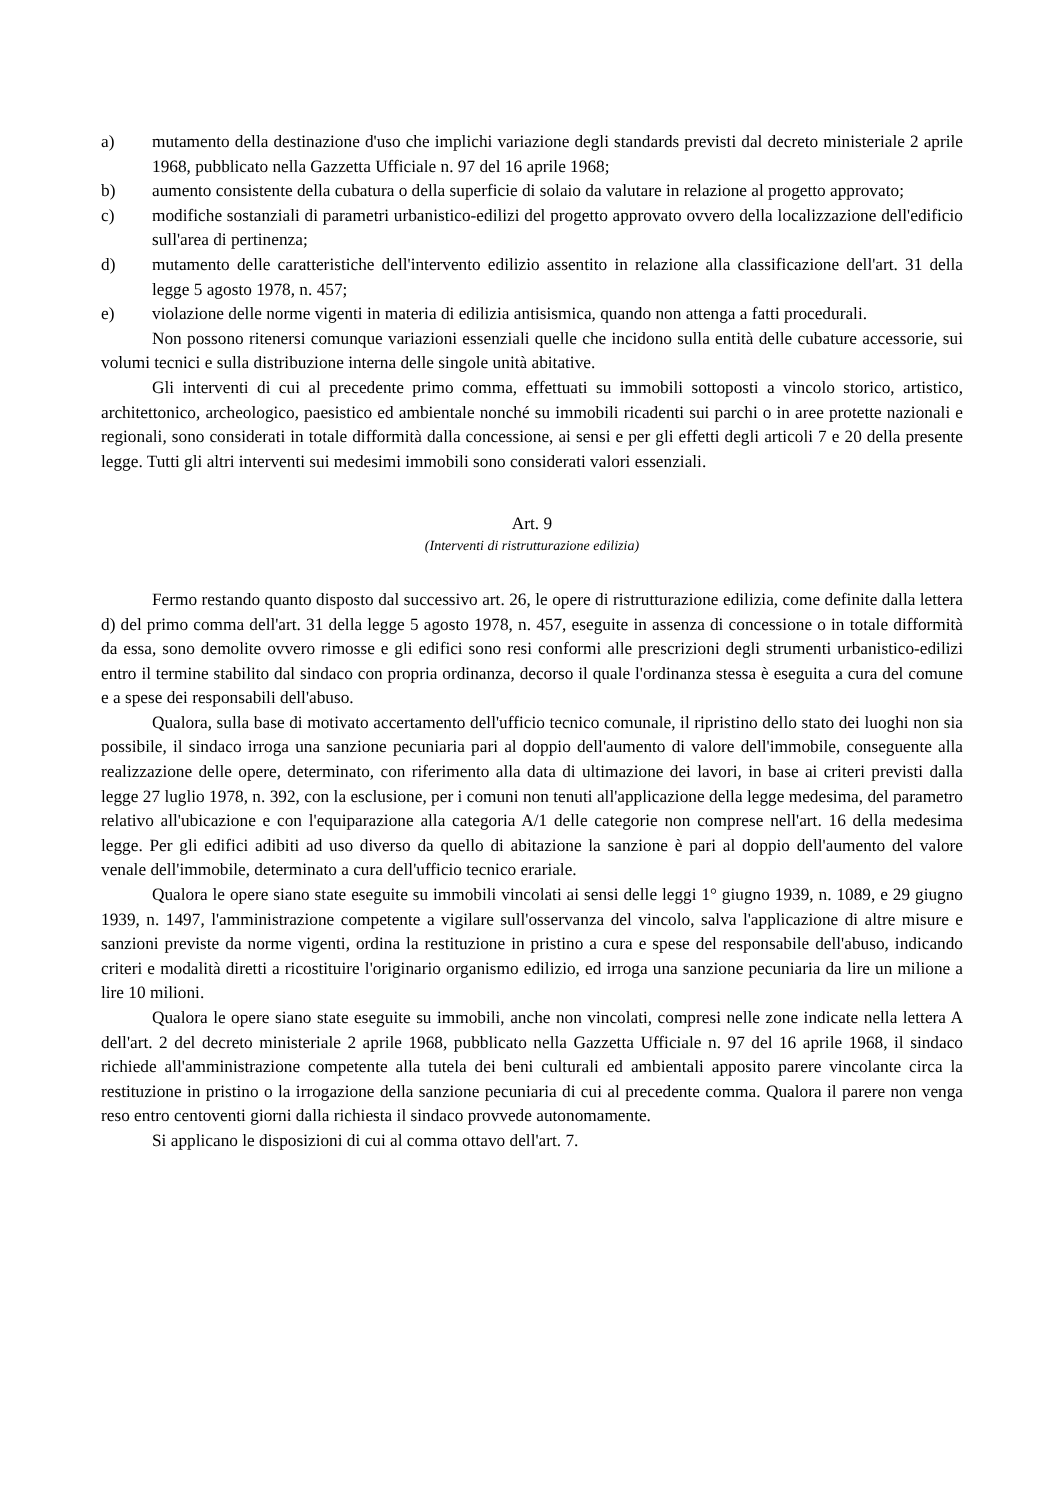a) mutamento della destinazione d'uso che implichi variazione degli standards previsti dal decreto ministeriale 2 aprile 1968, pubblicato nella Gazzetta Ufficiale n. 97 del 16 aprile 1968;
b) aumento consistente della cubatura o della superficie di solaio da valutare in relazione al progetto approvato;
c) modifiche sostanziali di parametri urbanistico-edilizi del progetto approvato ovvero della localizzazione dell'edificio sull'area di pertinenza;
d) mutamento delle caratteristiche dell'intervento edilizio assentito in relazione alla classificazione dell'art. 31 della legge 5 agosto 1978, n. 457;
e) violazione delle norme vigenti in materia di edilizia antisismica, quando non attenga a fatti procedurali.
Non possono ritenersi comunque variazioni essenziali quelle che incidono sulla entità delle cubature accessorie, sui volumi tecnici e sulla distribuzione interna delle singole unità abitative.
Gli interventi di cui al precedente primo comma, effettuati su immobili sottoposti a vincolo storico, artistico, architettonico, archeologico, paesistico ed ambientale nonché su immobili ricadenti sui parchi o in aree protette nazionali e regionali, sono considerati in totale difformità dalla concessione, ai sensi e per gli effetti degli articoli 7 e 20 della presente legge. Tutti gli altri interventi sui medesimi immobili sono considerati valori essenziali.
Art. 9
(Interventi di ristrutturazione edilizia)
Fermo restando quanto disposto dal successivo art. 26, le opere di ristrutturazione edilizia, come definite dalla lettera d) del primo comma dell'art. 31 della legge 5 agosto 1978, n. 457, eseguite in assenza di concessione o in totale difformità da essa, sono demolite ovvero rimosse e gli edifici sono resi conformi alle prescrizioni degli strumenti urbanistico-edilizi entro il termine stabilito dal sindaco con propria ordinanza, decorso il quale l'ordinanza stessa è eseguita a cura del comune e a spese dei responsabili dell'abuso.
Qualora, sulla base di motivato accertamento dell'ufficio tecnico comunale, il ripristino dello stato dei luoghi non sia possibile, il sindaco irroga una sanzione pecuniaria pari al doppio dell'aumento di valore dell'immobile, conseguente alla realizzazione delle opere, determinato, con riferimento alla data di ultimazione dei lavori, in base ai criteri previsti dalla legge 27 luglio 1978, n. 392, con la esclusione, per i comuni non tenuti all'applicazione della legge medesima, del parametro relativo all'ubicazione e con l'equiparazione alla categoria A/1 delle categorie non comprese nell'art. 16 della medesima legge. Per gli edifici adibiti ad uso diverso da quello di abitazione la sanzione è pari al doppio dell'aumento del valore venale dell'immobile, determinato a cura dell'ufficio tecnico erariale.
Qualora le opere siano state eseguite su immobili vincolati ai sensi delle leggi 1° giugno 1939, n. 1089, e 29 giugno 1939, n. 1497, l'amministrazione competente a vigilare sull'osservanza del vincolo, salva l'applicazione di altre misure e sanzioni previste da norme vigenti, ordina la restituzione in pristino a cura e spese del responsabile dell'abuso, indicando criteri e modalità diretti a ricostituire l'originario organismo edilizio, ed irroga una sanzione pecuniaria da lire un milione a lire 10 milioni.
Qualora le opere siano state eseguite su immobili, anche non vincolati, compresi nelle zone indicate nella lettera A dell'art. 2 del decreto ministeriale 2 aprile 1968, pubblicato nella Gazzetta Ufficiale n. 97 del 16 aprile 1968, il sindaco richiede all'amministrazione competente alla tutela dei beni culturali ed ambientali apposito parere vincolante circa la restituzione in pristino o la irrogazione della sanzione pecuniaria di cui al precedente comma. Qualora il parere non venga reso entro centoventi giorni dalla richiesta il sindaco provvede autonomamente.
Si applicano le disposizioni di cui al comma ottavo dell'art. 7.